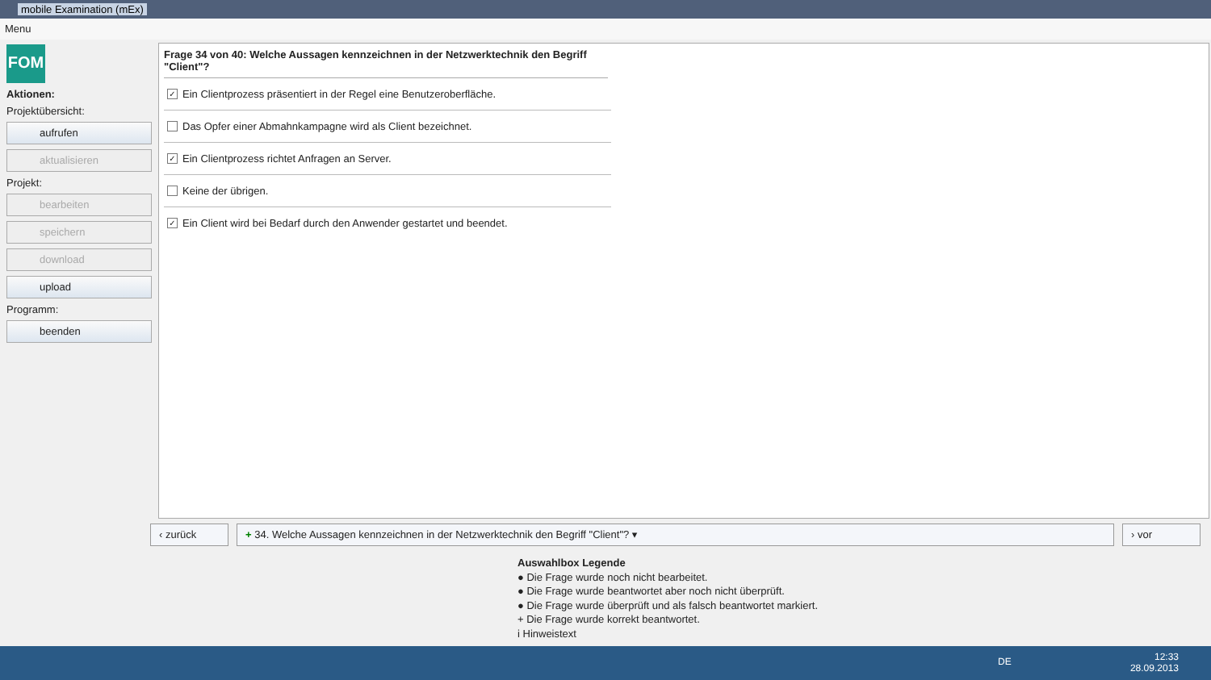mobile Examination (mEx)
Menu
FOM
Aktionen:
Projektübersicht:
aufrufen
aktualisieren
Projekt:
bearbeiten
speichern
download
upload
Programm:
beenden
Frage 34 von 40: Welche Aussagen kennzeichnen in der Netzwerktechnik den Begriff "Client"?
✓
Ein Clientprozess präsentiert in der Regel eine Benutzeroberfläche.
Das Opfer einer Abmahnkampagne wird als Client bezeichnet.
✓
Ein Clientprozess richtet Anfragen an Server.
Keine der übrigen.
✓
Ein Client wird bei Bedarf durch den Anwender gestartet und beendet.
‹ zurück + 34. Welche Aussagen kennzeichnen in der Netzwerktechnik den Begriff "Client"? ▾ › vor
Auswahlbox Legende
● Die Frage wurde noch nicht bearbeitet.
● Die Frage wurde beantwortet aber noch nicht überprüft.
● Die Frage wurde überprüft und als falsch beantwortet markiert.
+ Die Frage wurde korrekt beantwortet.
i Hinweistext
DE
12:33
28.09.2013